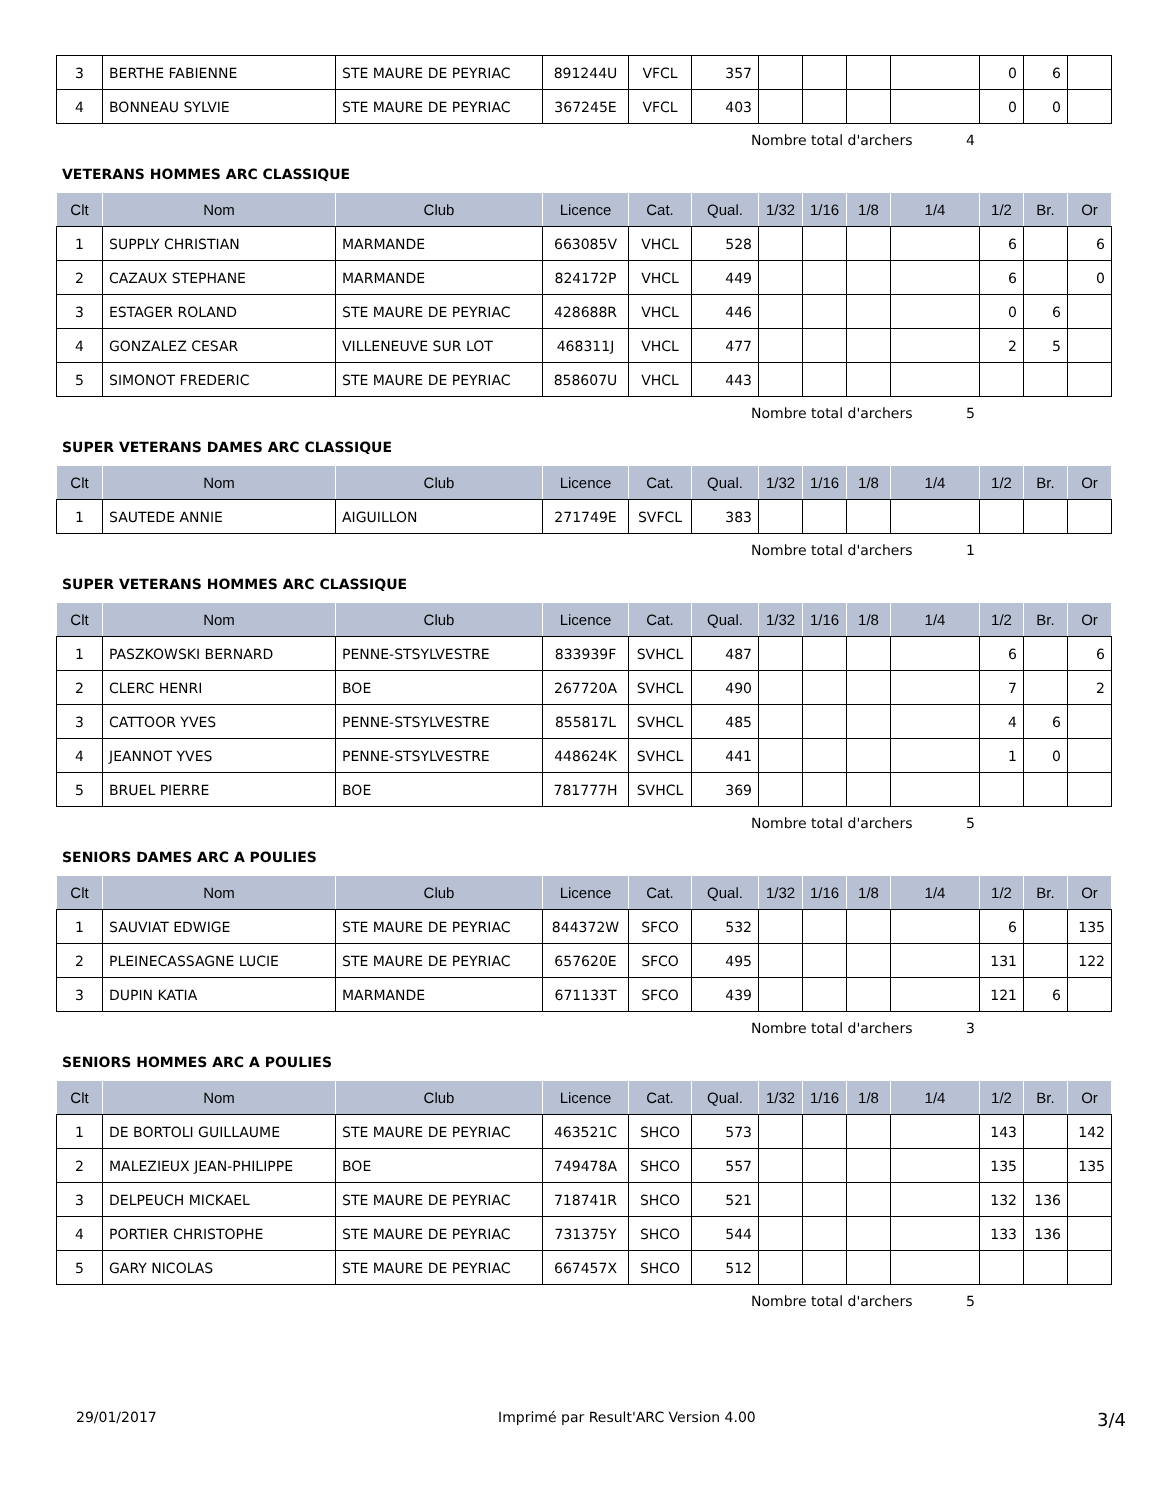| 3 | BERTHE FABIENNE | STE MAURE DE PEYRIAC | 891244U | VFCL | 357 | | | | | 0 | 6 | |
| 4 | BONNEAU SYLVIE | STE MAURE DE PEYRIAC | 367245E | VFCL | 403 | | | | | 0 | 0 | |
Nombre total d'archers 4
VETERANS HOMMES ARC CLASSIQUE
| Clt | Nom | Club | Licence | Cat. | Qual. | 1/32 | 1/16 | 1/8 | 1/4 | 1/2 | Br. | Or |
| --- | --- | --- | --- | --- | --- | --- | --- | --- | --- | --- | --- | --- |
| 1 | SUPPLY CHRISTIAN | MARMANDE | 663085V | VHCL | 528 | | | | | 6 | | 6 |
| 2 | CAZAUX STEPHANE | MARMANDE | 824172P | VHCL | 449 | | | | | 6 | | 0 |
| 3 | ESTAGER ROLAND | STE MAURE DE PEYRIAC | 428688R | VHCL | 446 | | | | | 0 | 6 | |
| 4 | GONZALEZ CESAR | VILLENEUVE SUR LOT | 468311J | VHCL | 477 | | | | | 2 | 5 | |
| 5 | SIMONOT FREDERIC | STE MAURE DE PEYRIAC | 858607U | VHCL | 443 | | | | | | | |
Nombre total d'archers 5
SUPER VETERANS DAMES ARC CLASSIQUE
| Clt | Nom | Club | Licence | Cat. | Qual. | 1/32 | 1/16 | 1/8 | 1/4 | 1/2 | Br. | Or |
| --- | --- | --- | --- | --- | --- | --- | --- | --- | --- | --- | --- | --- |
| 1 | SAUTEDE ANNIE | AIGUILLON | 271749E | SVFCL | 383 | | | | | | | |
Nombre total d'archers 1
SUPER VETERANS HOMMES ARC CLASSIQUE
| Clt | Nom | Club | Licence | Cat. | Qual. | 1/32 | 1/16 | 1/8 | 1/4 | 1/2 | Br. | Or |
| --- | --- | --- | --- | --- | --- | --- | --- | --- | --- | --- | --- | --- |
| 1 | PASZKOWSKI BERNARD | PENNE-STSYLVESTRE | 833939F | SVHCL | 487 | | | | | 6 | | 6 |
| 2 | CLERC HENRI | BOE | 267720A | SVHCL | 490 | | | | | 7 | | 2 |
| 3 | CATTOOR YVES | PENNE-STSYLVESTRE | 855817L | SVHCL | 485 | | | | | 4 | 6 | |
| 4 | JEANNOT YVES | PENNE-STSYLVESTRE | 448624K | SVHCL | 441 | | | | | 1 | 0 | |
| 5 | BRUEL PIERRE | BOE | 781777H | SVHCL | 369 | | | | | | | |
Nombre total d'archers 5
SENIORS DAMES ARC A POULIES
| Clt | Nom | Club | Licence | Cat. | Qual. | 1/32 | 1/16 | 1/8 | 1/4 | 1/2 | Br. | Or |
| --- | --- | --- | --- | --- | --- | --- | --- | --- | --- | --- | --- | --- |
| 1 | SAUVIAT EDWIGE | STE MAURE DE PEYRIAC | 844372W | SFCO | 532 | | | | | 6 | | 135 |
| 2 | PLEINECASSAGNE LUCIE | STE MAURE DE PEYRIAC | 657620E | SFCO | 495 | | | | | 131 | | 122 |
| 3 | DUPIN KATIA | MARMANDE | 671133T | SFCO | 439 | | | | | 121 | 6 | |
Nombre total d'archers 3
SENIORS HOMMES ARC A POULIES
| Clt | Nom | Club | Licence | Cat. | Qual. | 1/32 | 1/16 | 1/8 | 1/4 | 1/2 | Br. | Or |
| --- | --- | --- | --- | --- | --- | --- | --- | --- | --- | --- | --- | --- |
| 1 | DE BORTOLI GUILLAUME | STE MAURE DE PEYRIAC | 463521C | SHCO | 573 | | | | | 143 | | 142 |
| 2 | MALEZIEUX JEAN-PHILIPPE | BOE | 749478A | SHCO | 557 | | | | | 135 | | 135 |
| 3 | DELPEUCH MICKAEL | STE MAURE DE PEYRIAC | 718741R | SHCO | 521 | | | | | 132 | 136 | |
| 4 | PORTIER CHRISTOPHE | STE MAURE DE PEYRIAC | 731375Y | SHCO | 544 | | | | | 133 | 136 | |
| 5 | GARY NICOLAS | STE MAURE DE PEYRIAC | 667457X | SHCO | 512 | | | | | | | |
Nombre total d'archers 5
29/01/2017 Imprimé par Result'ARC Version 4.00 3/4